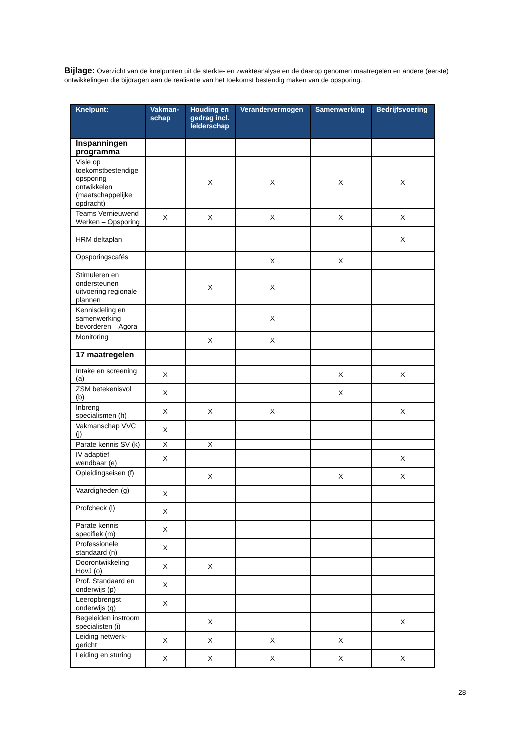Bijlage: Overzicht van de knelpunten uit de sterkte- en zwakteanalyse en de daarop genomen maatregelen en andere (eerste) ontwikkelingen die bijdragen aan de realisatie van het toekomst bestendig maken van de opsporing.
| Knelpunt: | Vakman-schap | Houding en gedrag incl. leiderschap | Verandervermogen | Samenwerking | Bedrijfsvoering |
| --- | --- | --- | --- | --- | --- |
| Inspanningen programma | | | | | |
| Visie op toekomstbestendige opsporing ontwikkelen (maatschappelijke opdracht) | | X | X | X | X |
| Teams Vernieuwend Werken – Opsporing | X | X | X | X | X |
| HRM deltaplan | | | | | X |
| Opsporingscafés | | | X | X | |
| Stimuleren en ondersteunen uitvoering regionale plannen | | X | X | | |
| Kennisdeling en samenwerking bevorderen – Agora | | | X | | |
| Monitoring | | X | X | | |
| 17 maatregelen | | | | | |
| Intake en screening (a) | X | | | X | X |
| ZSM betekenisvol (b) | X | | | X | |
| Inbreng specialismen (h) | X | X | X | | X |
| Vakmanschap VVC (j) | X | | | | |
| Parate kennis SV (k) | X | X | | | |
| IV adaptief wendbaar (e) | X | | | | X |
| Opleidingseisen (f) | | X | | X | X |
| Vaardigheden (g) | X | | | | |
| Profcheck (l) | X | | | | |
| Parate kennis specifiek (m) | X | | | | |
| Professionele standaard (n) | X | | | | |
| Doorontwikkeling HovJ (o) | X | X | | | |
| Prof. Standaard en onderwijs (p) | X | | | | |
| Leeropbrengst onderwijs (q) | X | | | | |
| Begeleiden instroom specialisten (i) | | X | | | X |
| Leiding netwerk-gericht | X | X | X | X | |
| Leiding en sturing | X | X | X | X | X |
28